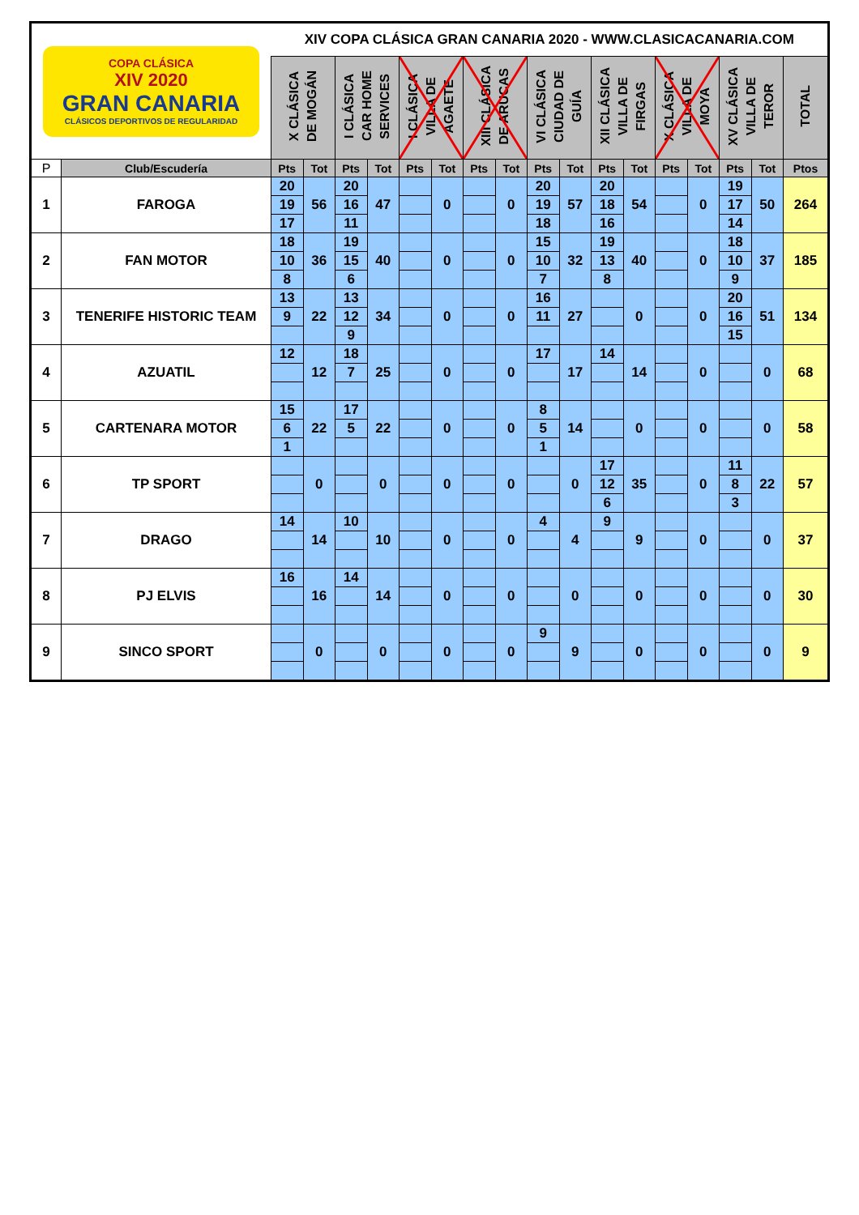| COPA CLÁSICA XIV 2020 GRAN CANARIA CLÁSICOS DEPORTIVOS DE REGULARIDAD | | XIV COPA CLÁSICA GRAN CANARIA 2020 - WWW.CLASICACANARIA.COM | | | | | | | | | | | | | | | | |
| | | X CLÁSICA DE MOGÁN | | I CLÁSICA CAR HOME SERVICES | | I CLÁSICA VILLA DE AGAETE | | XIII CLÁSICA DE ARUCAS | | VI CLÁSICA CIUDAD DE GUÍA | | XII CLÁSICA VILLA DE FIRGAS | | X CLÁSICA VILLA DE MOYA | | XV CLÁSICA VILLA DE TEROR | | TOTAL |
| P | Club/Escudería | Pts | Tot | Pts | Tot | Pts | Tot | Pts | Tot | Pts | Tot | Pts | Tot | Pts | Tot | Pts | Tot | Ptos |
| 1 | FAROGA | 20 | 56 | 20 | 47 | | 0 | | 0 | 20 | 57 | 20 | 54 | | 0 | 19 | 50 | 264 |
| | | 19 | | 16 | | | | | | 19 | | 18 | | | | 17 | | |
| | | 17 | | 11 | | | | | | 18 | | 16 | | | | 14 | | |
| 2 | FAN MOTOR | 18 | 36 | 19 | 40 | | 0 | | 0 | 15 | 32 | 19 | 40 | | 0 | 18 | 37 | 185 |
| | | 10 | | 15 | | | | | | 10 | | 13 | | | | 10 | | |
| | | 8 | | 6 | | | | | | 7 | | 8 | | | | 9 | | |
| 3 | TENERIFE HISTORIC TEAM | 13 | 22 | 13 | 34 | | 0 | | 0 | 16 | 27 | | 0 | | 0 | 20 | 51 | 134 |
| | | 9 | | 12 | | | | | | 11 | | | | | | 16 | | |
| | | | | 9 | | | | | | | | | | | | 15 | | |
| 4 | AZUATIL | 12 | 12 | 18 | 25 | | 0 | | 0 | 17 | 17 | 14 | 14 | | 0 | | 0 | 68 |
| | | | | 7 | | | | | | | | | | | | | | |
| 5 | CARTENARA MOTOR | 15 | 22 | 17 | 22 | | 0 | | 0 | 8 | 14 | | 0 | | 0 | | 0 | 58 |
| | | 6 | | 5 | | | | | | 5 | | | | | | | | |
| | | 1 | | | | | | | | 1 | | | | | | | | |
| 6 | TP SPORT | | 0 | | 0 | | 0 | | 0 | | 0 | 17 | 35 | | 0 | 11 | 22 | 57 |
| | | | | | | | | | | | | 12 | | | | 8 | | |
| | | | | | | | | | | | | 6 | | | | 3 | | |
| 7 | DRAGO | 14 | 14 | 10 | 10 | | 0 | | 0 | 4 | 4 | 9 | 9 | | 0 | | 0 | 37 |
| 8 | PJ ELVIS | 16 | 16 | 14 | 14 | | 0 | | 0 | | 0 | | 0 | | 0 | | 0 | 30 |
| 9 | SINCO SPORT | | 0 | | 0 | | 0 | | 0 | 9 | 9 | | 0 | | 0 | | 0 | 9 |